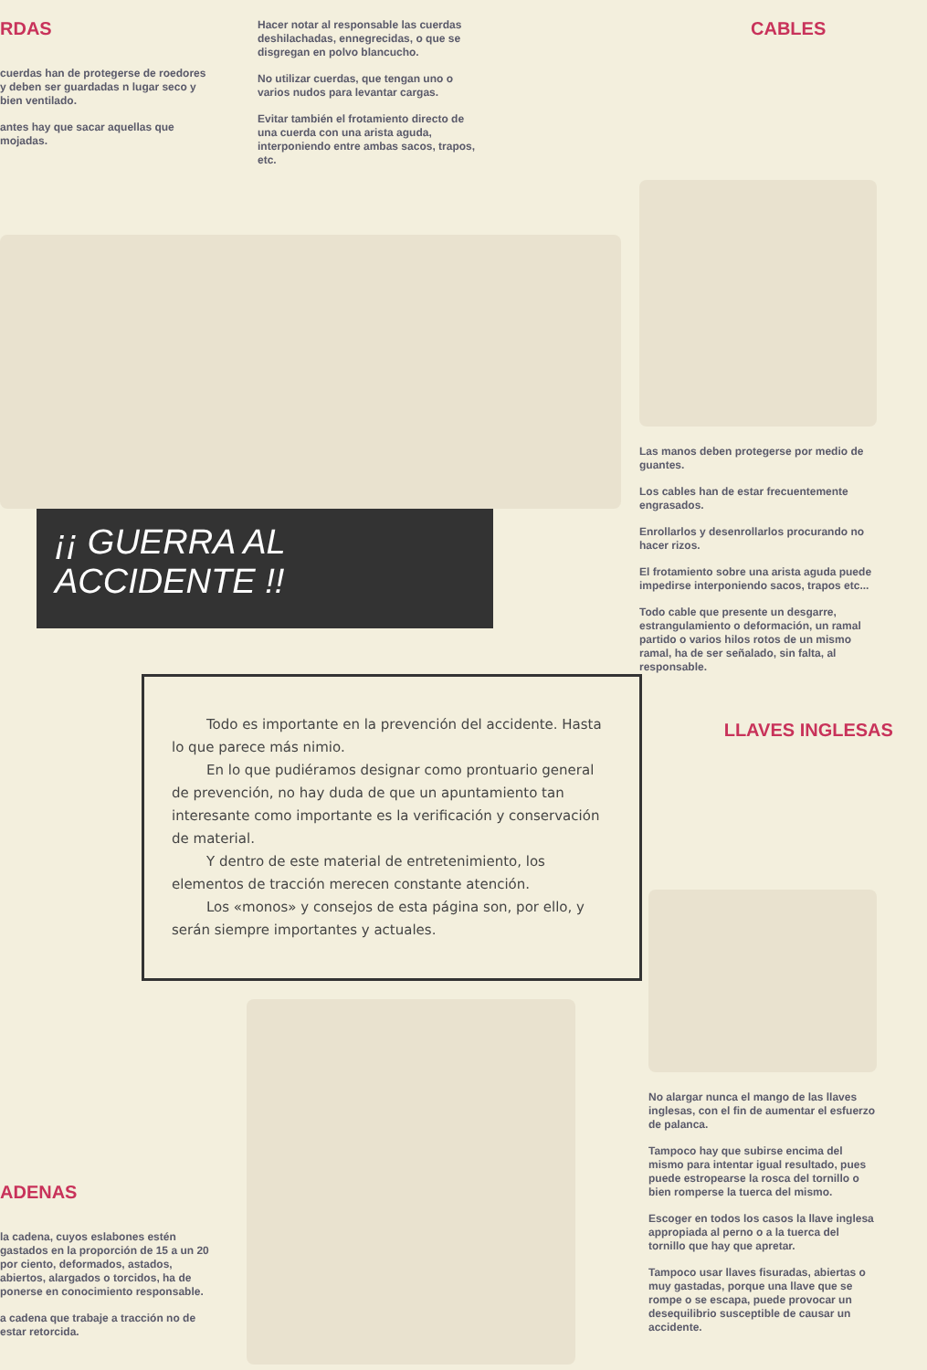RDAS
cuerdas han de protegerse de roedores y deben ser guardadas n lugar seco y bien ventilado.
antes hay que sacar aquellas que mojadas.
Hacer notar al responsable las cuerdas deshilachadas, ennegrecidas, o que se disgregan en polvo blancucho.
No utilizar cuerdas, que tengan uno o varios nudos para levantar cargas.
Evitar también el frotamiento directo de una cuerda con una arista aguda, interponiendo entre ambas sacos, trapos, etc.
CABLES
Las manos deben protegerse por medio de guantes.
Los cables han de estar frecuentemente engrasados.
Enrollarlos y desenrollarlos procurando no hacer rizos.
El frotamiento sobre una arista aguda puede impedirse interponiendo sacos, trapos etc...
Todo cable que presente un desgarre, estrangulamiento o deformación, un ramal partido o varios hilos rotos de un mismo ramal, ha de ser señalado, sin falta, al responsable.
¡¡ GUERRA AL ACCIDENTE !!
Todo es importante en la prevención del accidente. Hasta lo que parece más nimio.
En lo que pudiéramos designar como prontuario general de prevención, no hay duda de que un apuntamiento tan interesante como importante es la verificación y conservación de material.
Y dentro de este material de entretenimiento, los elementos de tracción merecen constante atención.
Los «monos» y consejos de esta página son, por ello, y serán siempre importantes y actuales.
LLAVES INGLESAS
ADENAS
la cadena, cuyos eslabones estén gastados en la proporción de 15 a un 20 por ciento, deformados, astados, abiertos, alargados o torcidos, ha de ponerse en conocimiento responsable.
a cadena que trabaje a tracción no de estar retorcida.
No alargar nunca el mango de las llaves inglesas, con el fin de aumentar el esfuerzo de palanca.
Tampoco hay que subirse encima del mismo para intentar igual resultado, pues puede estropearse la rosca del tornillo o bien romperse la tuerca del mismo.
Escoger en todos los casos la llave inglesa appropiada al perno o a la tuerca del tornillo que hay que apretar.
Tampoco usar llaves fisuradas, abiertas o muy gastadas, porque una llave que se rompe o se escapa, puede provocar un desequilibrio susceptible de causar un accidente.